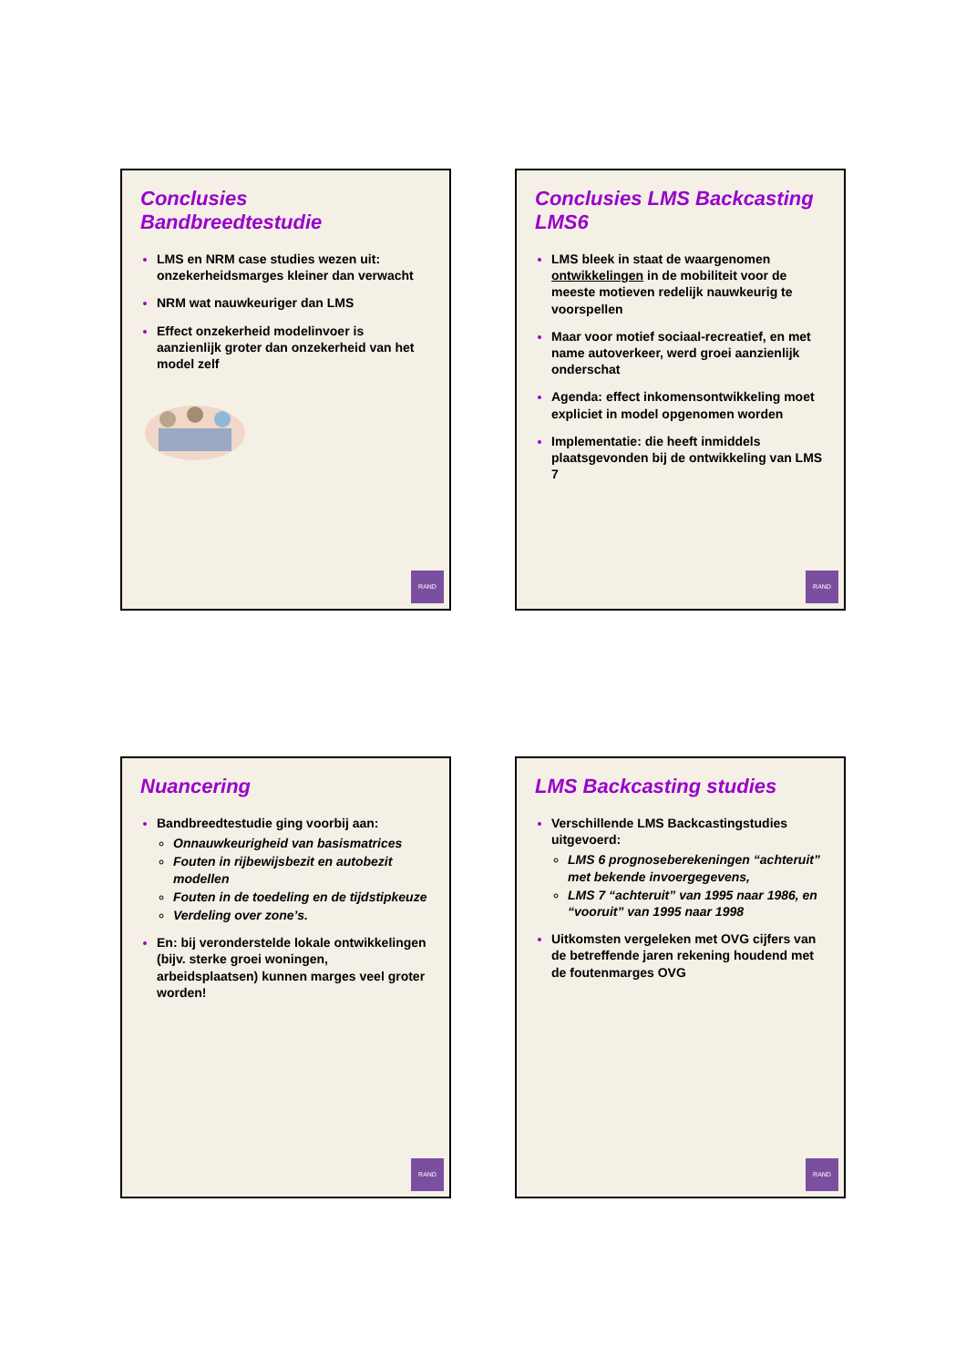Nuancering
Bandbreedtestudie ging voorbij aan:
Onnauwkeurigheid van basismatrices
Fouten in rijbewijsbezit en autobezit modellen
Fouten in de toedeling en de tijdstipkeuze
Verdeling over zone’s.
En: bij veronderstelde lokale ontwikkelingen (bijv. sterke groei woningen, arbeidsplaatsen) kunnen marges veel groter worden!
RAND
Conclusies Bandbreedtestudie
LMS en NRM case studies wezen uit: onzekerheidsmarges kleiner dan verwacht
NRM wat nauwkeuriger dan LMS
Effect onzekerheid modelinvoer is aanzienlijk groter dan onzekerheid van het model zelf
RAND
LMS Backcasting studies
Verschillende LMS Backcastingstudies uitgevoerd:
LMS 6 prognoseberekeningen “achteruit” met bekende invoergegevens,
LMS 7 “achteruit” van 1995 naar 1986, en “vooruit” van 1995 naar 1998
Uitkomsten vergeleken met OVG cijfers van de betreffende jaren rekening houdend met de foutenmarges OVG
RAND
Conclusies LMS Backcasting LMS6
LMS bleek in staat de waargenomen ontwikkelingen in de mobiliteit voor de meeste motieven redelijk nauwkeurig te voorspellen
Maar voor motief sociaal-recreatief, en met name autoverkeer, werd groei aanzienlijk onderschat
Agenda: effect inkomensontwikkeling moet expliciet in model opgenomen worden
Implementatie: die heeft inmiddels plaatsgevonden bij de ontwikkeling van LMS 7
RAND